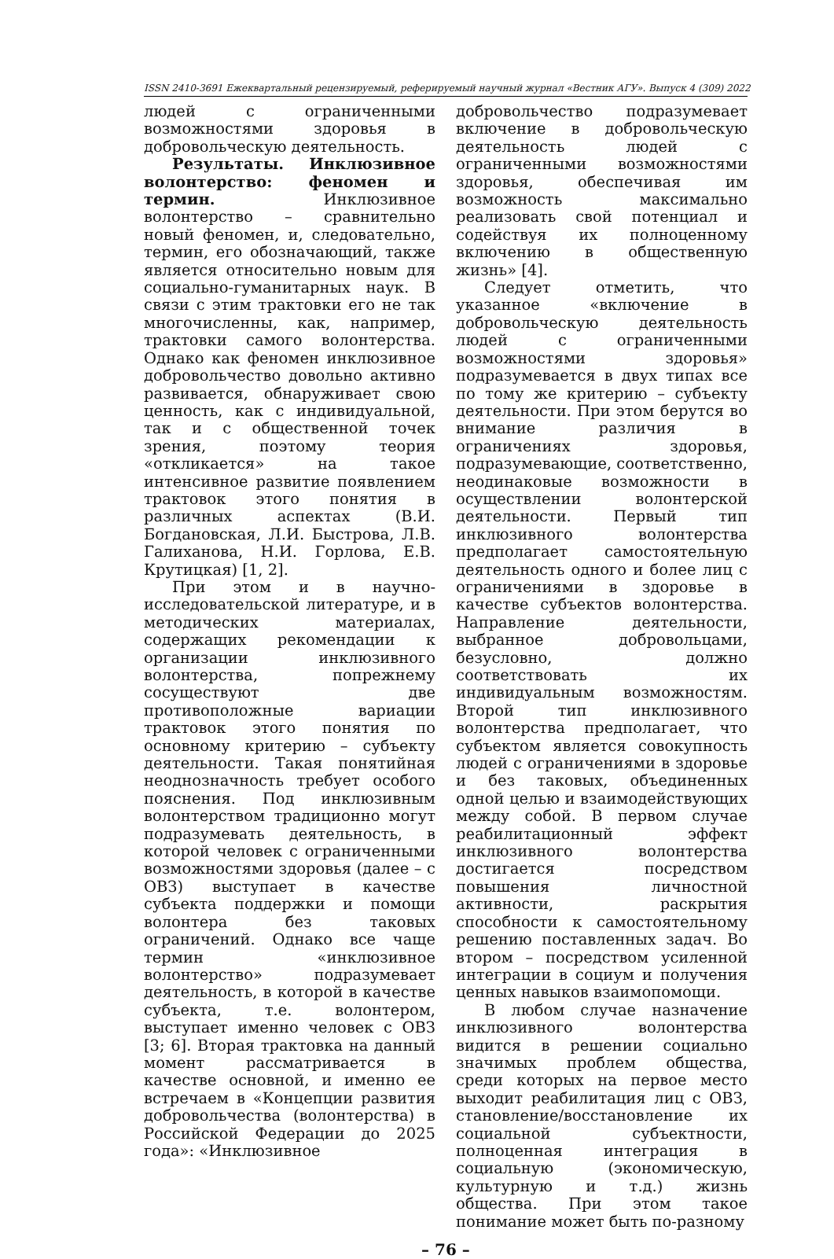ISSN 2410-3691 Ежеквартальный рецензируемый, реферируемый научный журнал «Вестник АГУ». Выпуск 4 (309) 2022
людей с ограниченными возможностями здоровья в добровольческую деятельность.
Результаты. Инклюзивное волонтерство: феномен и термин. Инклюзивное волонтерство – сравнительно новый феномен, и, следовательно, термин, его обозначающий, также является относительно новым для социально-гуманитарных наук. В связи с этим трактовки его не так многочисленны, как, например, трактовки самого волонтерства. Однако как феномен инклюзивное добровольчество довольно активно развивается, обнаруживает свою ценность, как с индивидуальной, так и с общественной точек зрения, поэтому теория «откликается» на такое интенсивное развитие появлением трактовок этого понятия в различных аспектах (В.И. Богдановская, Л.И. Быстрова, Л.В. Галиханова, Н.И. Горлова, Е.В. Крутицкая) [1, 2].
При этом и в научно-исследовательской литературе, и в методических материалах, содержащих рекомендации к организации инклюзивного волонтерства, попрежнему сосуществуют две противоположные вариации трактовок этого понятия по основному критерию – субъекту деятельности. Такая понятийная неоднозначность требует особого пояснения. Под инклюзивным волонтерством традиционно могут подразумевать деятельность, в которой человек с ограниченными возможностями здоровья (далее – с ОВЗ) выступает в качестве субъекта поддержки и помощи волонтера без таковых ограничений. Однако все чаще термин «инклюзивное волонтерство» подразумевает деятельность, в которой в качестве субъекта, т.е. волонтером, выступает именно человек с ОВЗ [3; 6]. Вторая трактовка на данный момент рассматривается в качестве основной, и именно ее встречаем в «Концепции развития добровольчества (волонтерства) в Российской Федерации до 2025 года»: «Инклюзивное
добровольчество подразумевает включение в добровольческую деятельность людей с ограниченными возможностями здоровья, обеспечивая им возможность максимально реализовать свой потенциал и содействуя их полноценному включению в общественную жизнь» [4].
Следует отметить, что указанное «включение в добровольческую деятельность людей с ограниченными возможностями здоровья» подразумевается в двух типах все по тому же критерию – субъекту деятельности. При этом берутся во внимание различия в ограничениях здоровья, подразумевающие, соответственно, неодинаковые возможности в осуществлении волонтерской деятельности. Первый тип инклюзивного волонтерства предполагает самостоятельную деятельность одного и более лиц с ограничениями в здоровье в качестве субъектов волонтерства. Направление деятельности, выбранное добровольцами, безусловно, должно соответствовать их индивидуальным возможностям. Второй тип инклюзивного волонтерства предполагает, что субъектом является совокупность людей с ограничениями в здоровье и без таковых, объединенных одной целью и взаимодействующих между собой. В первом случае реабилитационный эффект инклюзивного волонтерства достигается посредством повышения личностной активности, раскрытия способности к самостоятельному решению поставленных задач. Во втором – посредством усиленной интеграции в социум и получения ценных навыков взаимопомощи.
В любом случае назначение инклюзивного волонтерства видится в решении социально значимых проблем общества, среди которых на первое место выходит реабилитация лиц с ОВЗ, становление/восстановление их социальной субъектности, полноценная интеграция в социальную (экономическую, культурную и т.д.) жизнь общества. При этом такое понимание может быть по-разному
– 76 –